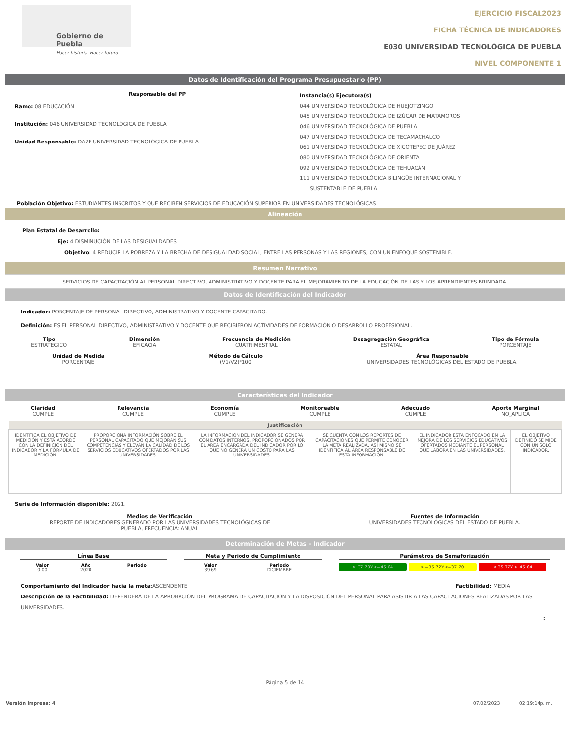Gobierno de Puebla
Hacer historia. Hacer futuro.
EJERCICIO FISCAL2023
FICHA TÉCNICA DE INDICADORES
E030 UNIVERSIDAD TECNOLÓGICA DE PUEBLA
NIVEL COMPONENTE 1
Datos de Identificación del Programa Presupuestario (PP)
Responsable del PP
Ramo: 08 EDUCACIÓN
Institución: 046 UNIVERSIDAD TECNOLÓGICA DE PUEBLA
Unidad Responsable: DA2F UNIVERSIDAD TECNOLÓGICA DE PUEBLA
Instancia(s) Ejecutora(s)
044 UNIVERSIDAD TECNOLÓGICA DE HUEJOTZINGO
045 UNIVERSIDAD TECNOLÓGICA DE IZÚCAR DE MATAMOROS
046 UNIVERSIDAD TECNOLÓGICA DE PUEBLA
047 UNIVERSIDAD TECNOLÓGICA DE TECAMACHALCO
061 UNIVERSIDAD TECNOLÓGICA DE XICOTEPEC DE JUÁREZ
080 UNIVERSIDAD TECNOLÓGICA DE ORIENTAL
092 UNIVERSIDAD TECNOLÓGICA DE TEHUACÁN
111 UNIVERSIDAD TECNOLÓGICA BILINGÜE INTERNACIONAL Y
SUSTENTABLE DE PUEBLA
Población Objetivo: ESTUDIANTES INSCRITOS Y QUE RECIBEN SERVICIOS DE EDUCACIÓN SUPERIOR EN UNIVERSIDADES TECNOLÓGICAS
Alineación
Plan Estatal de Desarrollo:
Eje: 4 DISMINUCIÓN DE LAS DESIGUALDADES
Objetivo: 4 REDUCIR LA POBREZA Y LA BRECHA DE DESIGUALDAD SOCIAL, ENTRE LAS PERSONAS Y LAS REGIONES, CON UN ENFOQUE SOSTENIBLE.
Resumen Narrativo
SERVICIOS DE CAPACITACIÓN AL PERSONAL DIRECTIVO, ADMINISTRATIVO Y DOCENTE PARA EL MEJORAMIENTO DE LA EDUCACIÓN DE LAS Y LOS APRENDIENTES BRINDADA.
Datos de Identificación del Indicador
Indicador: PORCENTAJE DE PERSONAL DIRECTIVO, ADMINISTRATIVO Y DOCENTE CAPACITADO.
Definición: ES EL PERSONAL DIRECTIVO, ADMINISTRATIVO Y DOCENTE QUE RECIBIERON ACTIVIDADES DE FORMACIÓN O DESARROLLO PROFESIONAL.
Tipo
ESTRATEGICO
Dimensión
EFICACIA
Frecuencia de Medición
CUATRIMESTRAL
Desagregación Geográfica
ESTATAL
Tipo de Fórmula
PORCENTAJE
Unidad de Medida
PORCENTAJE
Método de Cálculo
(V1/V2)*100
Área Responsable
UNIVERSIDADES TECNOLÓGICAS DEL ESTADO DE PUEBLA.
Características del Indicador
Claridad
CUMPLE
Relevancia
CUMPLE
Economía
CUMPLE
Monitoreable
CUMPLE
Adecuado
CUMPLE
Aporte Marginal
NO_APLICA
| Justificación | | | | | |
| --- | --- | --- | --- | --- | --- |
| IDENTIFICA EL OBJETIVO DE MEDICIÓN Y ESTA ACORDE CON LA DEFINICIÓN DEL INDICADOR Y LA FÓRMULA DE MEDICIÓN. | PROPORCIONA INFORMACIÓN SOBRE EL PERSONAL CAPACITADO QUE MEJORAN SUS COMPETENCIAS Y ELEVAN LA CALIDAD DE LOS SERVICIOS EDUCATIVOS OFERTADOS POR LAS UNIVERSIDADES. | LA INFORMACIÓN DEL INDICADOR SE GENERA CON DATOS INTERNOS, PROPORCIONADOS POR EL ÁREA ENCARGADA DEL INDICADOR POR LO QUE NO GENERA UN COSTO PARA LAS UNIVERSIDADES. | SE CUENTA CON LOS REPORTES DE CAPACITACIONES QUE PERMITE CONOCER LA META REALIZADA, ASÍ MISMO SE IDENTIFICA AL ÁREA RESPONSABLE DE ESTA INFORMACIÓN. | EL INDICADOR ESTA ENFOCADO EN LA MEJORA DE LOS SERVICIOS EDUCATIVOS OFERTADOS MEDIANTE EL PERSONAL QUE LABORA EN LAS UNIVERSIDADES. | EL OBJETIVO DEFINIDO SE MIDE CON UN SOLO INDICADOR. |
Serie de Información disponible: 2021.
Medios de Verificación
REPORTE DE INDICADORES GENERADO POR LAS UNIVERSIDADES TECNOLÓGICAS DE
PUEBLA, FRECUENCIA: ANUAL
Fuentes de Información
UNIVERSIDADES TECNOLÓGICAS DEL ESTADO DE PUEBLA.
Determinación de Metas - Indicador
Línea Base
| Valor 0.00 | Año 2020 | Periodo |
Meta y Periodo de Cumplimiento
| Valor 39.69 | Periodo DICIEMBRE |
Parámetros de Semaforización
> 37.70Y<=45.64 >=35.72Y<=37.70 < 35.72Y > 45.64
Comportamiento del Indicador hacia la meta: ASCENDENTE Factibilidad: MEDIA
Descripción de la Factibilidad: DEPENDERÁ DE LA APROBACIÓN DEL PROGRAMA DE CAPACITACIÓN Y LA DISPOSICIÓN DEL PERSONAL PARA ASISTIR A LAS CAPACITACIONES REALIZADAS POR LAS UNIVERSIDADES.
:
Página 5 de 14
Versión impresa: 4 07/02/2023 02:19:14p. m.